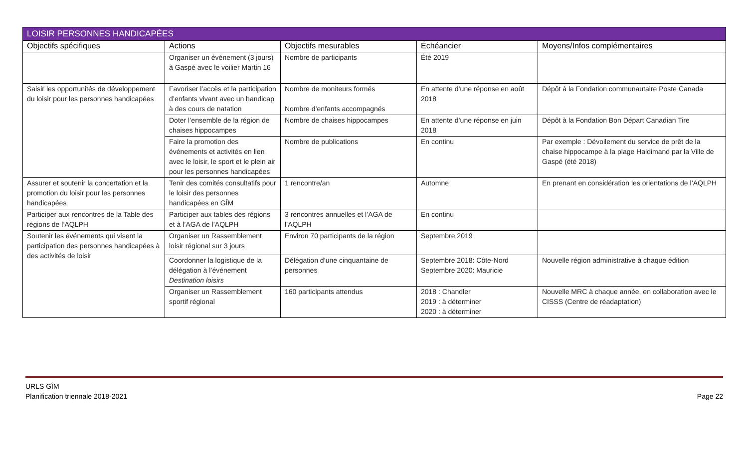| LOISIR PERSONNES HANDICAPÉES | | | | |
| --- | --- | --- | --- | --- |
| Objectifs spécifiques | Actions | Objectifs mesurables | Échéancier | Moyens/Infos complémentaires |
| | Organiser un événement (3 jours) à Gaspé avec le voilier Martin 16 | Nombre de participants | Été 2019 | |
| Saisir les opportunités de développement du loisir pour les personnes handicapées | Favoriser l’accès et la participation d’enfants vivant avec un handicap à des cours de natation | Nombre de moniteurs formés Nombre d’enfants accompagnés | En attente d’une réponse en août 2018 | Dépôt à la Fondation communautaire Poste Canada |
| | Doter l’ensemble de la région de chaises hippocampes | Nombre de chaises hippocampes | En attente d’une réponse en juin 2018 | Dépôt à la Fondation Bon Départ Canadian Tire |
| | Faire la promotion des événements et activités en lien avec le loisir, le sport et le plein air pour les personnes handicapées | Nombre de publications | En continu | Par exemple : Dévoilement du service de prêt de la chaise hippocampe à la plage Haldimand par la Ville de Gaspé (été 2018) |
| Assurer et soutenir la concertation et la promotion du loisir pour les personnes handicapées | Tenir des comités consultatifs pour le loisir des personnes handicapées en GÎM | 1 rencontre/an | Automne | En prenant en considération les orientations de l’AQLPH |
| Participer aux rencontres de la Table des régions de l’AQLPH | Participer aux tables des régions et à l’AGA de l’AQLPH | 3 rencontres annuelles et l’AGA de l’AQLPH | En continu | |
| Soutenir les événements qui visent la participation des personnes handicapées à des activités de loisir | Organiser un Rassemblement loisir régional sur 3 jours | Environ 70 participants de la région | Septembre 2019 | |
| | Coordonner la logistique de la délégation à l’événement Destination loisirs | Délégation d’une cinquantaine de personnes | Septembre 2018: Côte-Nord Septembre 2020: Mauricie | Nouvelle région administrative à chaque édition |
| | Organiser un Rassemblement sportif régional | 160 participants attendus | 2018 : Chandler 2019 : à déterminer 2020 : à déterminer | Nouvelle MRC à chaque année, en collaboration avec le CISSS (Centre de réadaptation) |
URLS GÎM
Planification triennale 2018-2021 Page 22